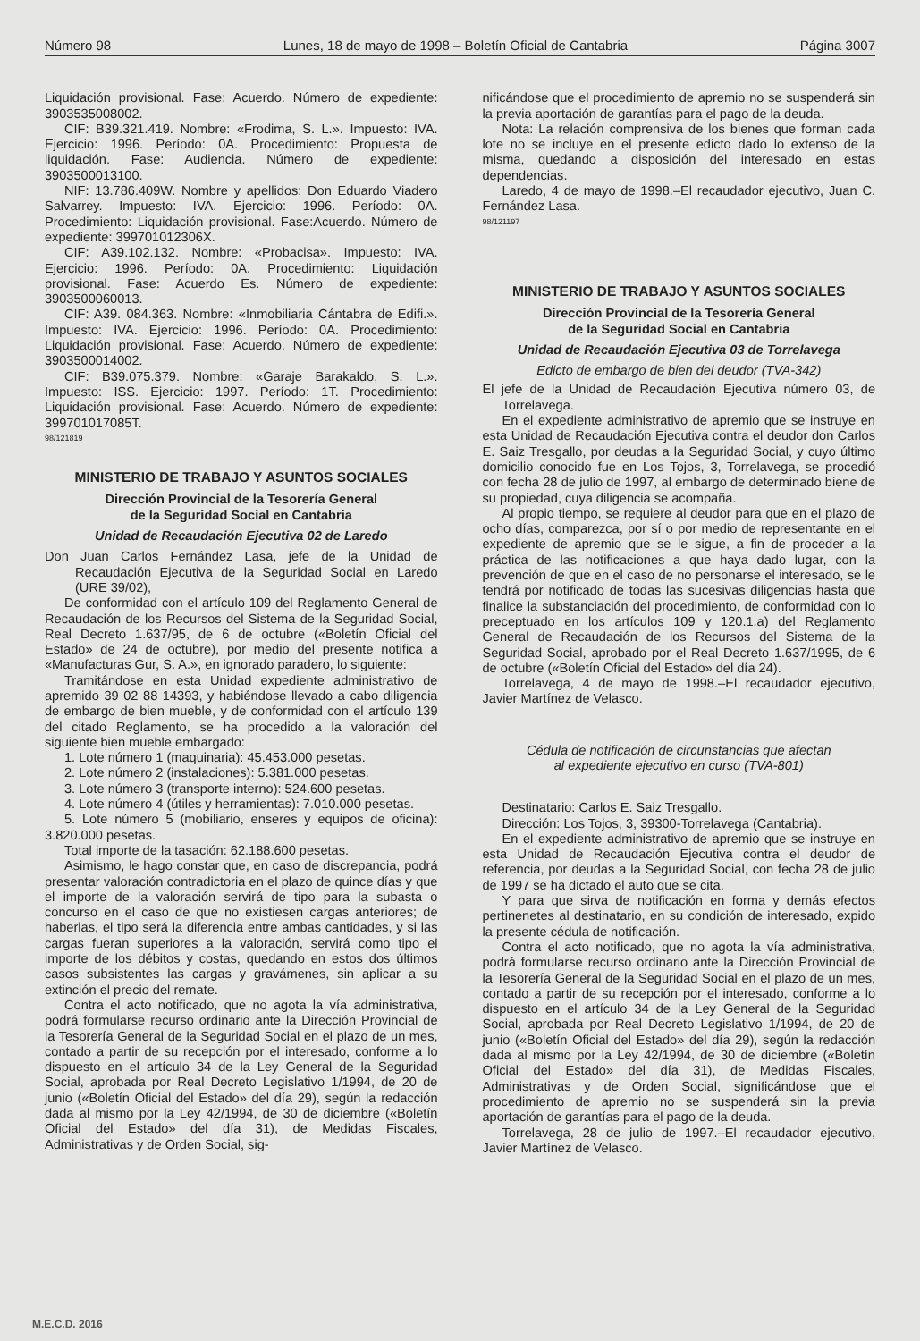Número 98 Lunes, 18 de mayo de 1998 – Boletín Oficial de Cantabria Página 3007
Liquidación provisional. Fase: Acuerdo. Número de expediente: 3903535008002.
CIF: B39.321.419. Nombre: «Frodima, S. L.». Impuesto: IVA. Ejercicio: 1996. Período: 0A. Procedimiento: Propuesta de liquidación. Fase: Audiencia. Número de expediente: 3903500013100.
NIF: 13.786.409W. Nombre y apellidos: Don Eduardo Viadero Salvarrey. Impuesto: IVA. Ejercicio: 1996. Período: 0A. Procedimiento: Liquidación provisional. Fase:Acuerdo. Número de expediente: 399701012306X.
CIF: A39.102.132. Nombre: «Probacisa». Impuesto: IVA. Ejercicio: 1996. Período: 0A. Procedimiento: Liquidación provisional. Fase: Acuerdo Es. Número de expediente: 3903500060013.
CIF: A39. 084.363. Nombre: «Inmobiliaria Cántabra de Edifi.». Impuesto: IVA. Ejercicio: 1996. Período: 0A. Procedimiento: Liquidación provisional. Fase: Acuerdo. Número de expediente: 3903500014002.
CIF: B39.075.379. Nombre: «Garaje Barakaldo, S. L.». Impuesto: ISS. Ejercicio: 1997. Período: 1T. Procedimiento: Liquidación provisional. Fase: Acuerdo. Número de expediente: 399701017085T.
98/121819
MINISTERIO DE TRABAJO Y ASUNTOS SOCIALES
Dirección Provincial de la Tesorería General
de la Seguridad Social en Cantabria
Unidad de Recaudación Ejecutiva 02 de Laredo
Don Juan Carlos Fernández Lasa, jefe de la Unidad de Recaudación Ejecutiva de la Seguridad Social en Laredo (URE 39/02),
De conformidad con el artículo 109 del Reglamento General de Recaudación de los Recursos del Sistema de la Seguridad Social, Real Decreto 1.637/95, de 6 de octubre («Boletín Oficial del Estado» de 24 de octubre), por medio del presente notifica a «Manufacturas Gur, S. A.», en ignorado paradero, lo siguiente:
Tramitándose en esta Unidad expediente administrativo de apremido 39 02 88 14393, y habiéndose llevado a cabo diligencia de embargo de bien mueble, y de conformidad con el artículo 139 del citado Reglamento, se ha procedido a la valoración del siguiente bien mueble embargado:
1. Lote número 1 (maquinaria): 45.453.000 pesetas.
2. Lote número 2 (instalaciones): 5.381.000 pesetas.
3. Lote número 3 (transporte interno): 524.600 pesetas.
4. Lote número 4 (útiles y herramientas): 7.010.000 pesetas.
5. Lote número 5 (mobiliario, enseres y equipos de oficina): 3.820.000 pesetas.
Total importe de la tasación: 62.188.600 pesetas.
Asimismo, le hago constar que, en caso de discrepancia, podrá presentar valoración contradictoria en el plazo de quince días y que el importe de la valoración servirá de tipo para la subasta o concurso en el caso de que no existiesen cargas anteriores; de haberlas, el tipo será la diferencia entre ambas cantidades, y si las cargas fueran superiores a la valoración, servirá como tipo el importe de los débitos y costas, quedando en estos dos últimos casos subsistentes las cargas y gravámenes, sin aplicar a su extinción el precio del remate.
Contra el acto notificado, que no agota la vía administrativa, podrá formularse recurso ordinario ante la Dirección Provincial de la Tesorería General de la Seguridad Social en el plazo de un mes, contado a partir de su recepción por el interesado, conforme a lo dispuesto en el artículo 34 de la Ley General de la Seguridad Social, aprobada por Real Decreto Legislativo 1/1994, de 20 de junio («Boletín Oficial del Estado» del día 29), según la redacción dada al mismo por la Ley 42/1994, de 30 de diciembre («Boletín Oficial del Estado» del día 31), de Medidas Fiscales, Administrativas y de Orden Social, sig-
nificándose que el procedimiento de apremio no se suspenderá sin la previa aportación de garantías para el pago de la deuda.
Nota: La relación comprensiva de los bienes que forman cada lote no se incluye en el presente edicto dado lo extenso de la misma, quedando a disposición del interesado en estas dependencias.
Laredo, 4 de mayo de 1998.–El recaudador ejecutivo, Juan C. Fernández Lasa.
98/121197
MINISTERIO DE TRABAJO Y ASUNTOS SOCIALES
Dirección Provincial de la Tesorería General
de la Seguridad Social en Cantabria
Unidad de Recaudación Ejecutiva 03 de Torrelavega
Edicto de embargo de bien del deudor (TVA-342)
El jefe de la Unidad de Recaudación Ejecutiva número 03, de Torrelavega.
En el expediente administrativo de apremio que se instruye en esta Unidad de Recaudación Ejecutiva contra el deudor don Carlos E. Saiz Tresgallo, por deudas a la Seguridad Social, y cuyo último domicilio conocido fue en Los Tojos, 3, Torrelavega, se procedió con fecha 28 de julio de 1997, al embargo de determinado biene de su propiedad, cuya diligencia se acompaña.
Al propio tiempo, se requiere al deudor para que en el plazo de ocho días, comparezca, por sí o por medio de representante en el expediente de apremio que se le sigue, a fin de proceder a la práctica de las notificaciones a que haya dado lugar, con la prevención de que en el caso de no personarse el interesado, se le tendrá por notificado de todas las sucesivas diligencias hasta que finalice la substanciación del procedimiento, de conformidad con lo preceptuado en los artículos 109 y 120.1.a) del Reglamento General de Recaudación de los Recursos del Sistema de la Seguridad Social, aprobado por el Real Decreto 1.637/1995, de 6 de octubre («Boletín Oficial del Estado» del día 24).
Torrelavega, 4 de mayo de 1998.–El recaudador ejecutivo, Javier Martínez de Velasco.
Cédula de notificación de circunstancias que afectan
al expediente ejecutivo en curso (TVA-801)
Destinatario: Carlos E. Saiz Tresgallo.
Dirección: Los Tojos, 3, 39300-Torrelavega (Cantabria).
En el expediente administrativo de apremio que se instruye en esta Unidad de Recaudación Ejecutiva contra el deudor de referencia, por deudas a la Seguridad Social, con fecha 28 de julio de 1997 se ha dictado el auto que se cita.
Y para que sirva de notificación en forma y demás efectos pertinenetes al destinatario, en su condición de interesado, expido la presente cédula de notificación.
Contra el acto notificado, que no agota la vía administrativa, podrá formularse recurso ordinario ante la Dirección Provincial de la Tesorería General de la Seguridad Social en el plazo de un mes, contado a partir de su recepción por el interesado, conforme a lo dispuesto en el artículo 34 de la Ley General de la Seguridad Social, aprobada por Real Decreto Legislativo 1/1994, de 20 de junio («Boletín Oficial del Estado» del día 29), según la redacción dada al mismo por la Ley 42/1994, de 30 de diciembre («Boletín Oficial del Estado» del día 31), de Medidas Fiscales, Administrativas y de Orden Social, significándose que el procedimiento de apremio no se suspenderá sin la previa aportación de garantías para el pago de la deuda.
Torrelavega, 28 de julio de 1997.–El recaudador ejecutivo, Javier Martínez de Velasco.
M.E.C.D. 2016